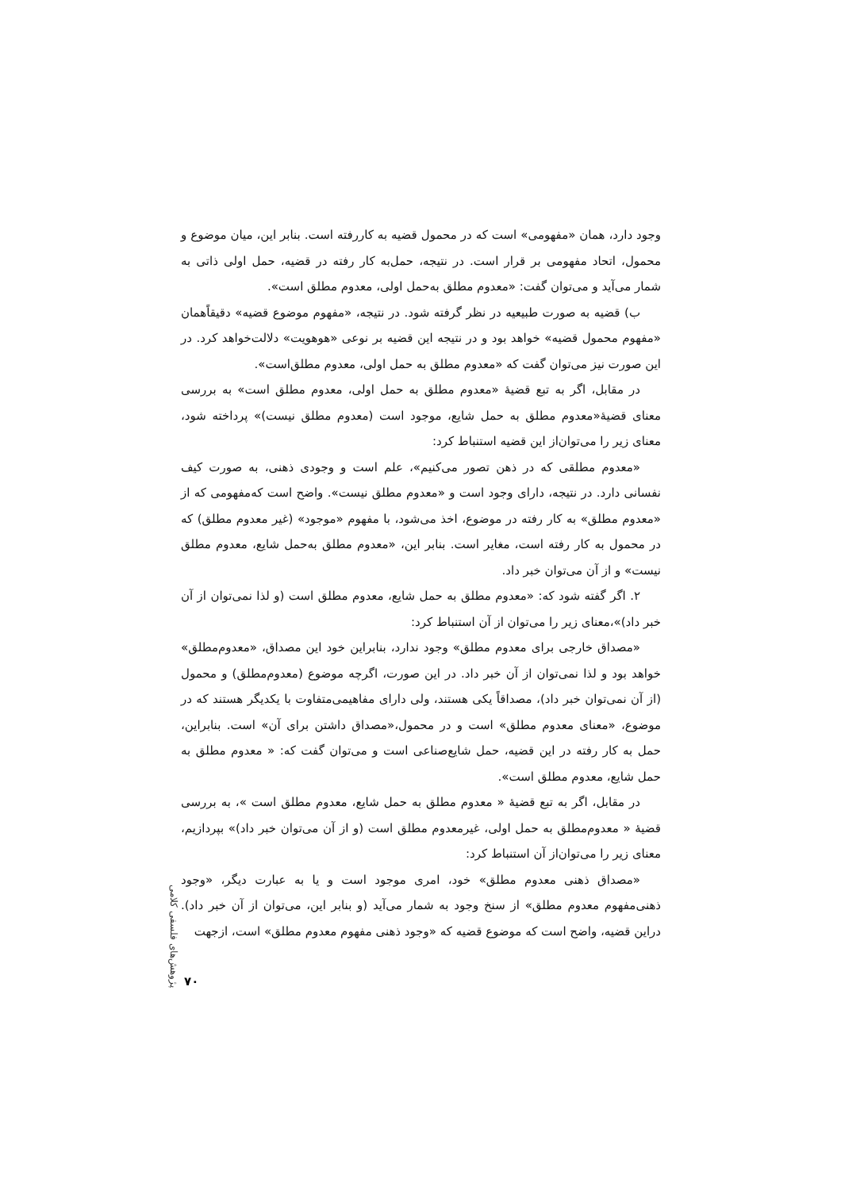وجود دارد، همان «مفهومی» است که در محمول قضیه به کاررفته است. بنابر این، میان موضوع و محمول، اتحاد مفهومی بر قرار است. در نتیجه، حمل‌به کار رفته در قضیه، حمل اولی ذاتی به شمار می‌آید و می‌توان گفت: «معدوم مطلق به‌حمل اولی، معدوم مطلق است».
ب) قضیه به صورت طبیعیه در نظر گرفته شود. در نتیجه، «مفهوم موضوع قضیه» دقیقاًهمان «مفهوم محمول قضیه» خواهد بود و در نتیجه این قضیه بر نوعی «هوهویت» دلالت‌خواهد کرد. در این صورت نیز می‌توان گفت که «معدوم مطلق به حمل اولی، معدوم مطلق‌است».
در مقابل، اگر به تبع قضیهٔ «معدوم مطلق به حمل اولی، معدوم مطلق است» به بررسی معنای قضیهٔ«معدوم مطلق به حمل شایع، موجود است (معدوم مطلق نیست)» پرداخته شود، معنای زیر را می‌توان‌از این قضیه استنباط کرد:
«معدوم مطلقی که در ذهن تصور می‌کنیم»، علم است و وجودی ذهنی، به صورت کیف نفسانی دارد. در نتیجه، دارای وجود است و «معدوم مطلق نیست». واضح است که‌مفهومی که از «معدوم مطلق» به کار رفته در موضوع، اخذ می‌شود، با مفهوم «موجود» (غیر معدوم مطلق) که در محمول به کار رفته است، مغایر است. بنابر این، «معدوم مطلق به‌حمل شایع، معدوم مطلق نیست» و از آن می‌توان خبر داد.
۲. اگر گفته شود که: «معدوم مطلق به حمل شایع، معدوم مطلق است (و لذا نمی‌توان از آن خبر داد)»،معنای زیر را می‌توان از آن استنباط کرد:
«مصداق خارجی برای معدوم مطلق» وجود ندارد، بنابراین خود این مصداق، «معدوم‌مطلق» خواهد بود و لذا نمی‌توان از آن خبر داد. در این صورت، اگرچه موضوع (معدوم‌مطلق) و محمول (از آن نمی‌توان خبر داد)، مصداقاً یکی هستند، ولی دارای مفاهیمی‌متفاوت با یکدیگر هستند که در موضوع، «معنای معدوم مطلق» است و در محمول،«مصداق داشتن برای آن» است. بنابراین، حمل به کار رفته در این قضیه، حمل شایع‌صناعی است و می‌توان گفت که: « معدوم مطلق به حمل شایع، معدوم مطلق است».
در مقابل، اگر به تبع قضیهٔ « معدوم مطلق به حمل شایع، معدوم مطلق است »، به بررسی قضیهٔ « معدوم‌مطلق به حمل اولی، غیرمعدوم مطلق است (و از آن می‌توان خبر داد)» بپردازیم، معنای زیر را می‌توان‌از آن استنباط کرد:
«مصداق ذهنی معدوم مطلق» خود، امری موجود است و یا به عبارت دیگر، «وجود ذهنی‌مفهوم معدوم مطلق» از سنخ وجود به شمار می‌آید (و بنابر این، می‌توان از آن خبر داد). دراین قضیه، واضح است که موضوع قضیه که «وجود ذهنی مفهوم معدوم مطلق» است، ازجهت
پژوهش‌های فلسفی کلامی
۷۰